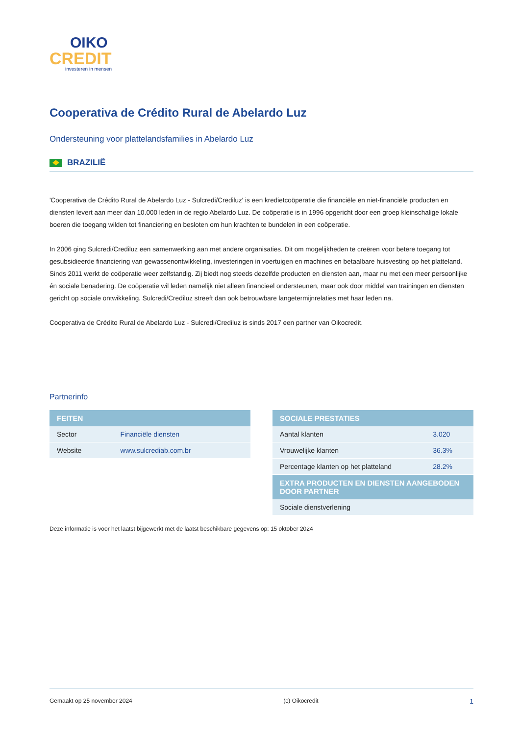OIKO
CREDIT
investeren in mensen
Cooperativa de Crédito Rural de Abelardo Luz
Ondersteuning voor plattelandsfamilies in Abelardo Luz
BRAZILIË
'Cooperativa de Crédito Rural de Abelardo Luz - Sulcredi/Crediluz' is een kredietcoöperatie die financiële en niet-financiële producten en diensten levert aan meer dan 10.000 leden in de regio Abelardo Luz. De coöperatie is in 1996 opgericht door een groep kleinschalige lokale boeren die toegang wilden tot financiering en besloten om hun krachten te bundelen in een coöperatie.
In 2006 ging Sulcredi/Crediluz een samenwerking aan met andere organisaties. Dit om mogelijkheden te creëren voor betere toegang tot gesubsidieerde financiering van gewassenontwikkeling, investeringen in voertuigen en machines en betaalbare huisvesting op het platteland. Sinds 2011 werkt de coöperatie weer zelfstandig. Zij biedt nog steeds dezelfde producten en diensten aan, maar nu met een meer persoonlijke én sociale benadering. De coöperatie wil leden namelijk niet alleen financieel ondersteunen, maar ook door middel van trainingen en diensten gericht op sociale ontwikkeling. Sulcredi/Crediluz streeft dan ook betrouwbare langetermijnrelaties met haar leden na.
Cooperativa de Crédito Rural de Abelardo Luz - Sulcredi/Crediluz is sinds 2017 een partner van Oikocredit.
Partnerinfo
| FEITEN | |
| --- | --- |
| Sector | Financiële diensten |
| Website | www.sulcrediab.com.br |
| SOCIALE PRESTATIES | |
| --- | --- |
| Aantal klanten | 3.020 |
| Vrouwelijke klanten | 36.3% |
| Percentage klanten op het platteland | 28.2% |
| EXTRA PRODUCTEN EN DIENSTEN AANGEBODEN DOOR PARTNER | |
| Sociale dienstverlening | |
Deze informatie is voor het laatst bijgewerkt met de laatst beschikbare gegevens op: 15 oktober 2024
Gemaakt op 25 november 2024 (c) Oikocredit 1